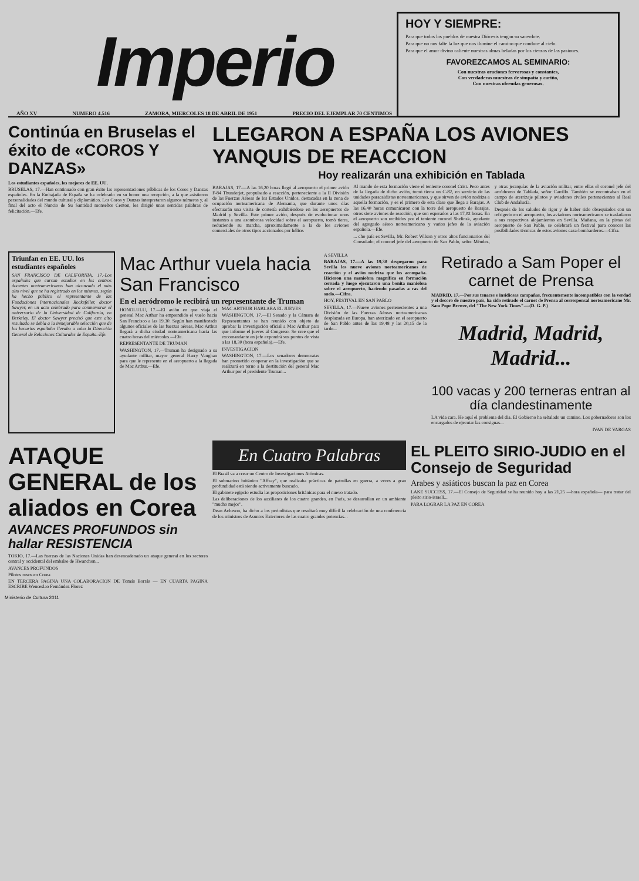Imperio
AÑO XV NUMERO 4.516 ZAMORA, MIERCOLES 18 DE ABRIL DE 1951 PRECIO DEL EJEMPLAR 70 CENTIMOS
HOY Y SIEMPRE:
Para que todos los pueblos de nuestra Diócesis tengan su sacerdote.
Para que no nos falte la luz que nos ilumine el camino que conduce al cielo.
Para que el amor divino caliente nuestras almas heladas por los cierzos de las pasiones.
FAVOREZCAMOS AL SEMINARIO:
Con nuestras oraciones fervorosas y constantes,
Con verdaderas muestras de simpatía y cariño,
Con nuestras ofrendas generosas.
Continúa en Bruselas el éxito de «COROS Y DANZAS»
Los estudiantes españoles, los mejores de EE. UU.
BRUSELAS, 17.—Han continuado con gran éxito las representaciones públicas de los Coros y Danzas españoles. En la Embajada de España se ha celebrado en su honor una recepción, a la que asistieron personalidades del mundo cultural y diplomático. Los Coros y Danzas interpretaron algunos números y, al final del acto el Nuncio de Su Santidad monseñor Centon, les dirigió unas sentidas palabras de felicitación.—Efe.
LLEGARON A ESPAÑA LOS AVIONES YANQUIS DE REACCION
Hoy realizarán una exhibición en Tablada
BARAJAS, 17.—A las 16,20 horas llegó al aeropuerto el primer avión F-84 Thunderjet, propulsado a reacción, perteneciente a la II División de las Fuerzas Aéreas de los Estados Unidos, destacadas en la zona de ocupación norteamericana de Alemania, que durante unos días efectuarán una visita de cortesía exhibiéndose en los aeropuertos de Madrid y Sevilla. Este primer avión, después de evolucionar unos instantes a una asombrosa velocidad sobre el aeropuerto, tomó tierra, reduciendo su marcha, aproximadamente a la de los aviones comerciales de otros tipos accionados por hélice.
Al mando de esta formación viene el teniente coronel Crist. Peco antes de la llegada de dicho avión, tomó tierra un C-82, en servicio de las unidades paracaidistas norteamericanos, y que sirven de avión nodriza a aquella formación, y es el primero de esta clase que llega a Barajas. A las 16,40 horas comunicaron con la torre del aeropuerto de Barajas, otros siete aviones de reacción, que son esperados a las 17,02 horas. En el aeropuerto son recibidos por el teniente coronel Shelinsk, ayudante del agregado aéreo norteamericano y varios jefes de la aviación española.—Efe.
... cho país es Sevilla, Mr. Robert Wilson y otros altos funcionarios del Consulado; el coronel jefe del aeropuerto de San Pablo, señor Méndez, y otras jerarquías de la aviación militar, entre ellas el coronel jefe del aeródromo de Tablada, señor Carrillo. También se encontraban en el campo de aterrizaje pilotos y aviadores civiles pertenecientes al Real Club de Andalucía.
Después de los saludos de rigor y de haber sido obsequiados con un refrigerio en el aeropuerto, los aviadores norteamericanos se trasladaron a sus respectivos alojamientos en Sevilla. Mañana, en la pistas del aeropuerto de San Pablo, se celebrará un festival para conocer las posibilidades técnicas de estos aviones caza-bombarderos.—Cifra.
Triunfan en EE. UU. los estudiantes españoles
SAN FRANCISCO DE CALIFORNIA, 17.-Los españoles que cursan estudios en los centros docentes norteamericanos han alcanzado el más alto nivel que se ha registrado en los mismos, según ha hecho público el representante de las Fundaciones Internacionales Rockefeller, doctor Sawyer, en un acto celebrado para conmemorar el aniversario de la Universidad de California, en Berkeley. El doctor Sawyer precisó que este alto resultado se debía a la inmejorable selección que de los becarios españoles llevaba a cabo la Dirección General de Relaciones Culturales de España.-Efe.
Mac Arthur vuela hacia San Francisco
En el aeródromo le recibirá un representante de Truman
HONOLULU, 17.—El avión en que viaja el general Mac Arthur ha emprendido el vuelo hacia San Francisco a las 19,30. Según han manifestado algunos oficiales de las fuerzas aéreas, Mac Arthur llegará a dicha ciudad norteamericana hacia las cuatro horas del miércoles.—Efe.
REPRESENTANTE DE TRUMAN
WASHINGTON, 17.—Truman ha designado a su ayudante militar, mayor general Harry Vaughan para que le represente en el aeropuerto a la llegada de Mac Arthur.—Efe.
MAC ARTHUR HABLARA EL JUEVES
WASHINGTON, 17.—El Senado y la Cámara de Representantes se han reunido con objeto de aprobar la investigación oficial a Mac Arthur para que informe el jueves al Congreso. Se cree que el excomandante en jefe expondrá sus puntos de vista a las 18,30 (hora española).—Efe.
INVESTIGACION
WASHINGTON, 17.—Los senadores democratas han prometido cooperar en la investigación que se realizará en torno a la destitución del general Mac Arthur por el presidente Truman...
A SEVILLA
BARAJAS, 17.—A las 19,30 despegaron para Sevilla los nueve aviones norteamericanos de reacción y el avión nodriza que los acompaña. Hicieron una maniobra magnífica en formación cerrada y luego ejecutaron una bonita maniobra sobre el aeropuerto, haciendo pasadas a ras del suelo.—Cifra.
HOY, FESTIVAL EN SAN PABLO
SEVILLA, 17.—Nueve aviones pertenecientes a una División de las Fuerzas Aéreas norteamericanas desplazada en Europa, han aterrizado en el aeropuerto de San Pablo antes de las 19,48 y las 20,15 de la tarde...
Retirado a Sam Poper el carnet de Prensa
MADRID, 17.—Por sus tenaces e insidiosas campañas, frecuentemente incompatibles con la verdad y el decoro de nuestro país, ha sido retirado el carnet de Prensa al corresponsal norteamericano Mr. Sam Pope Brewer, del "The New York Times".—(D. G. P.)
Madrid, Madrid, Madrid...
100 vacas y 200 terneras entran al día clandestinamente
LA vida cara. He aquí el problema del día. El Gobierno ha señalado un camino. Los gobernadores son los encargados de ejecutar las consignas...
IVAN DE VARGAS
ATAQUE GENERAL de los aliados en Corea
AVANCES PROFUNDOS sin hallar RESISTENCIA
TOKIO, 17.—Las fuerzas de las Naciones Unidas han desencadenado un ataque general en los sectores central y occidental del embalse de Hwanchon...
AVANCES PROFUNDOS
Pilotos rusos en Corea
EN TERCERA PAGINA UNA COLABORACION DE Tomás Borrás — EN CUARTA PAGINA ESCRIBE Wenceslao Fernández Florez
En Cuatro Palabras
El Brasil va a crear un Centro de Investigaciones Atómicas.
El submarino británico "Affray", que realizaba prácticas de patrullas en guerra, a veces a gran profundidad está siendo activamente buscado.
El gabinete egipcio estudia las proposiciones británicas para el nuevo tratado.
Las deliberaciones de los auxiliares de los cuatro grandes, en París, se desarrollan en un ambiente "mucho mejor".
Dean Acheson, ha dicho a los periodistas que resultará muy difícil la celebración de una conferencia de los ministros de Asuntos Exteriores de las cuatro grandes potencias...
EL PLEITO SIRIO-JUDIO en el Consejo de Seguridad
Arabes y asiáticos buscan la paz en Corea
LAKE SUCCESS, 17.—El Consejo de Seguridad se ha reunido hoy a las 21,25 —hora española— para tratar del pleito sirio-israelí...
PARA LOGRAR LA PAZ EN COREA
Ministerio de Cultura 2011